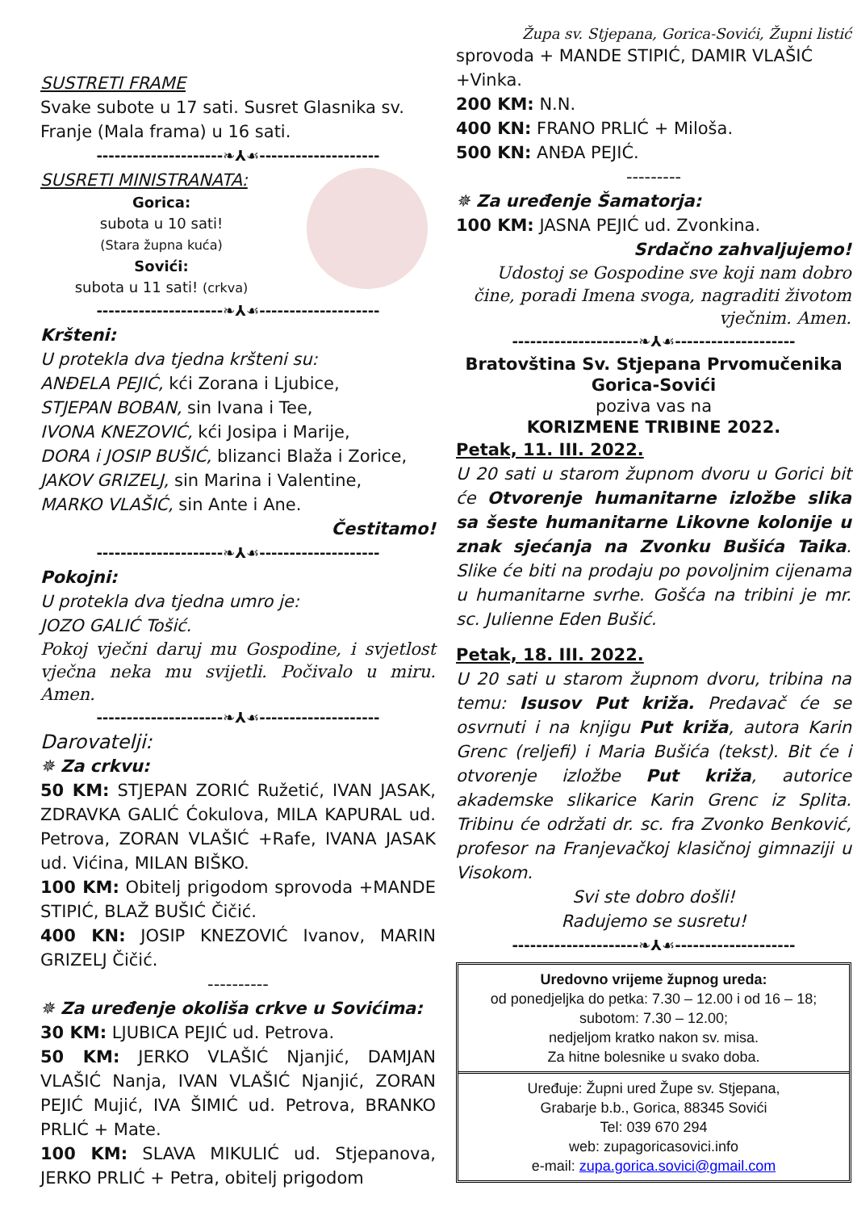SUSTRETI FRAME
Svake subote u 17 sati. Susret Glasnika sv. Franje (Mala frama) u 16 sati.
---------------------❧⅄☙--------------------
SUSRETI MINISTRANATA:
Gorica:
subota u 10 sati!
(Stara župna kuća)
Sovići:
subota u 11 sati! (crkva)
---------------------❧⅄☙--------------------
Kršteni:
U protekla dva tjedna kršteni su:
ANĐELA PEJIĆ, kći Zorana i Ljubice,
STJEPAN BOBAN, sin Ivana i Tee,
IVONA KNEZOVIĆ, kći Josipa i Marije,
DORA i JOSIP BUŠIĆ, blizanci Blaža i Zorice,
JAKOV GRIZELJ, sin Marina i Valentine,
MARKO VLAŠIĆ, sin Ante i Ane.
Čestitamo!
---------------------❧⅄☙--------------------
Pokojni:
U protekla dva tjedna umro je:
JOZO GALIĆ Tošić.
Pokoj vječni daruj mu Gospodine, i svjetlost vječna neka mu svijetli. Počivalo u miru. Amen.
---------------------❧⅄☙--------------------
Darovatelji:
✵ Za crkvu:
50 KM: STJEPAN ZORIĆ Ružetić, IVAN JASAK, ZDRAVKA GALIĆ Ćokulova, MILA KAPURAL ud. Petrova, ZORAN VLAŠIĆ +Rafe, IVANA JASAK ud. Vićina, MILAN BIŠKO.
100 KM: Obitelj prigodom sprovoda +MANDE STIPIĆ, BLAŽ BUŠIĆ Čičić.
400 KN: JOSIP KNEZOVIĆ Ivanov, MARIN GRIZELJ Čičić.
----------
✵ Za uređenje okoliša crkve u Sovićima:
30 KM: LJUBICA PEJIĆ ud. Petrova.
50 KM: JERKO VLAŠIĆ Njanjić, DAMJAN VLAŠIĆ Nanja, IVAN VLAŠIĆ Njanjić, ZORAN PEJIĆ Mujić, IVA ŠIMIĆ ud. Petrova, BRANKO PRLIĆ + Mate.
100 KM: SLAVA MIKULIĆ ud. Stjepanova, JERKO PRLIĆ + Petra, obitelj prigodom
Župa sv. Stjepana, Gorica-Sovići, Župni listić
sprovoda + MANDE STIPIĆ, DAMIR VLAŠIĆ +Vinka.
200 KM: N.N.
400 KN: FRANO PRLIĆ + Miloša.
500 KN: ANĐA PEJIĆ.
---------
✵ Za uređenje Šamatorja:
100 KM: JASNA PEJIĆ ud. Zvonkina.
Srdačno zahvaljujemo!
Udostoj se Gospodine sve koji nam dobro čine, poradi Imena svoga, nagraditi životom vječnim. Amen.
---------------------❧⅄☙--------------------
Bratovština Sv. Stjepana Prvomučenika
Gorica-Sovići
poziva vas na
KORIZMENE TRIBINE 2022.
Petak, 11. III. 2022.
U 20 sati u starom župnom dvoru u Gorici bit će Otvorenje humanitarne izložbe slika sa šeste humanitarne Likovne kolonije u znak sjećanja na Zvonku Bušića Taika. Slike će biti na prodaju po povoljnim cijenama u humanitarne svrhe. Gošća na tribini je mr. sc. Julienne Eden Bušić.
Petak, 18. III. 2022.
U 20 sati u starom župnom dvoru, tribina na temu: Isusov Put križa. Predavač će se osvrnuti i na knjigu Put križa, autora Karin Grenc (reljefi) i Maria Bušića (tekst). Bit će i otvorenje izložbe Put križa, autorice akademske slikarice Karin Grenc iz Splita. Tribinu će održati dr. sc. fra Zvonko Benković, profesor na Franjevačkoj klasičnoj gimnaziji u Visokom.
Svi ste dobro došli!
Radujemo se susretu!
---------------------❧⅄☙--------------------
Uredovno vrijeme župnog ureda:
od ponedjeljka do petka: 7.30 – 12.00 i od 16 – 18;
subotom: 7.30 – 12.00;
nedjeljom kratko nakon sv. misa.
Za hitne bolesnike u svako doba.
Uređuje: Župni ured Župe sv. Stjepana,
Grabarje b.b., Gorica, 88345 Sovići
Tel: 039 670 294
web: zupagoricasovici.info
e-mail: zupa.gorica.sovici@gmail.com